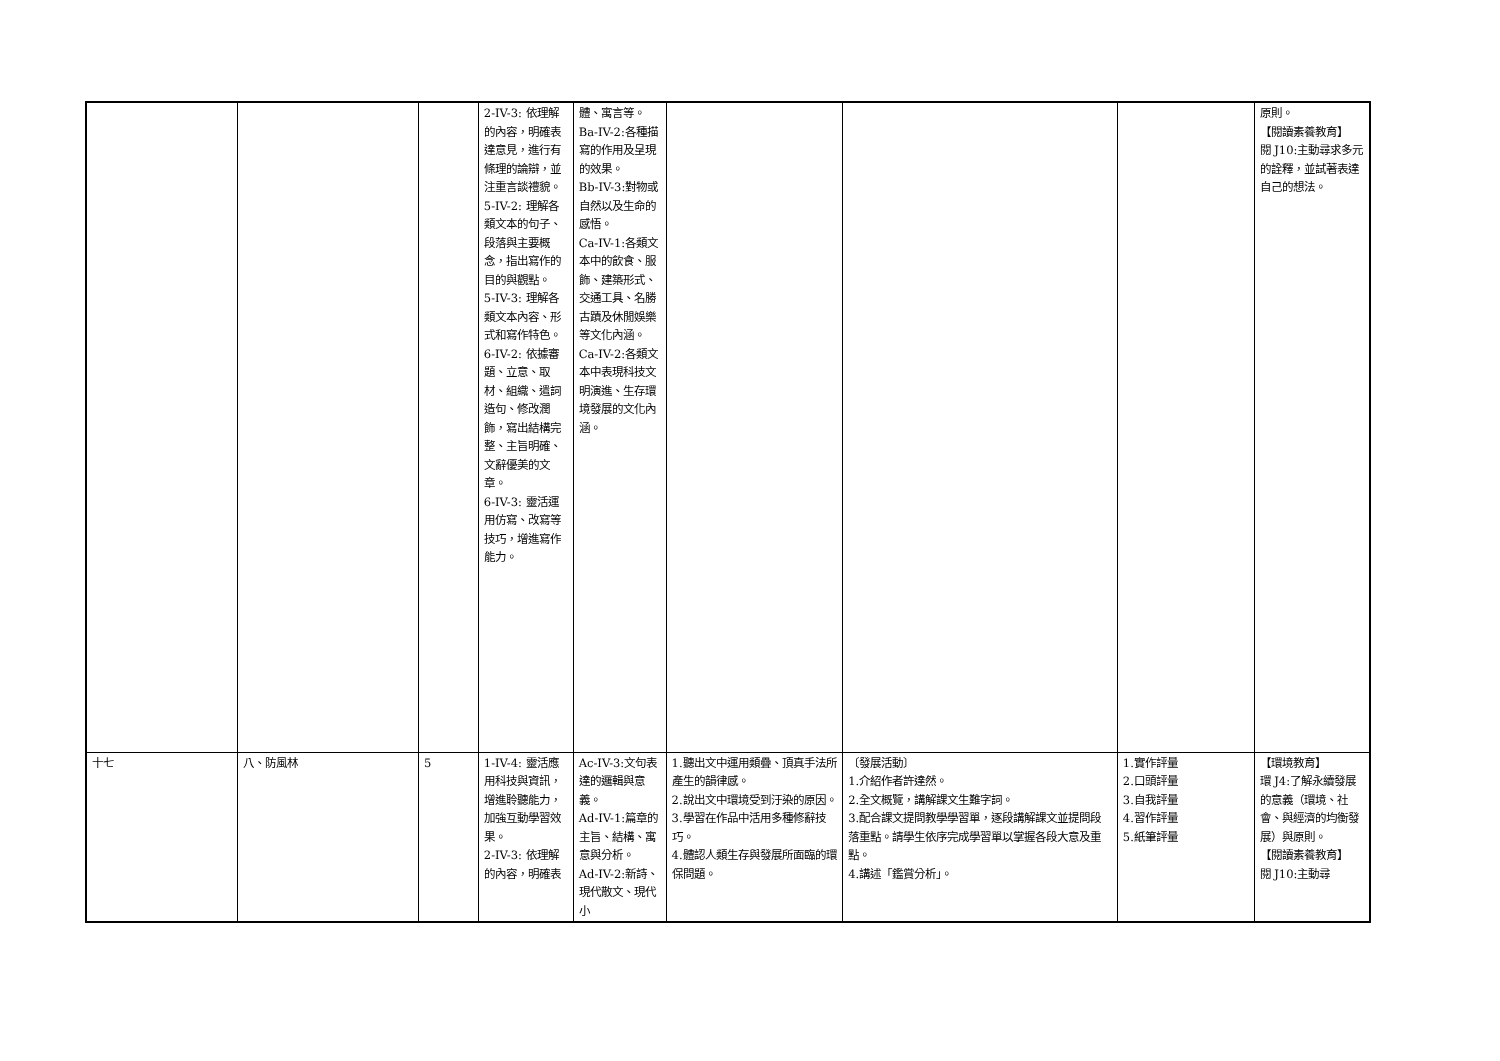| | | | 2-IV-3: 依理解的內容，明確表達意見，進行有條理的論辯，並注重言談禮貌。 5-IV-2: 理解各類文本的句子、段落與主要概念，指出寫作的目的與觀點。 5-IV-3: 理解各類文本內容、形式和寫作特色。 6-IV-2: 依據審題、立意、取材、組織、遣詞造句、修改潤飾，寫出結構完整、主旨明確、文辭優美的文章。 6-IV-3: 靈活運用仿寫、改寫等技巧，增進寫作能力。 | 體、寓言等。 Ba-IV-2:各種描寫的作用及呈現的效果。 Bb-IV-3:對物或自然以及生命的感悟。 Ca-IV-1:各類文本中的飲食、服飾、建築形式、交通工具、名勝古蹟及休閒娛樂等文化內涵。 Ca-IV-2:各類文本中表現科技文明演進、生存環境發展的文化內涵。 | | | | 原則。 【閱讀素養教育】 閱 J10:主動尋求多元的詮釋，並試著表達自己的想法。 |
| 十七 | 八、防風林 | 5 | 1-IV-4: 靈活應用科技與資訊，增進聆聽能力，加強互動學習效果。 2-IV-3: 依理解的內容，明確表 | Ac-IV-3:文句表達的邏輯與意義。 Ad-IV-1:篇章的主旨、結構、寓意與分析。 Ad-IV-2:新詩、現代散文、現代小 | 1.聽出文中運用類疊、頂真手法所產生的韻律感。 2.說出文中環境受到汙染的原因。 3.學習在作品中活用多種修辭技巧。 4.體認人類生存與發展所面臨的環保問題。 | 〔發展活動〕 1.介紹作者許達然。 2.全文概覽，講解課文生難字詞。 3.配合課文提問教學學習單，逐段講解課文並提問段落重點。請學生依序完成學習單以掌握各段大意及重點。 4.講述「鑑賞分析」。 | 1.實作評量 2.口頭評量 3.自我評量 4.習作評量 5.紙筆評量 | 【環境教育】 環 J4:了解永續發展的意義（環境、社會、與經濟的均衡發展）與原則。 【閱讀素養教育】 閱 J10:主動尋 |